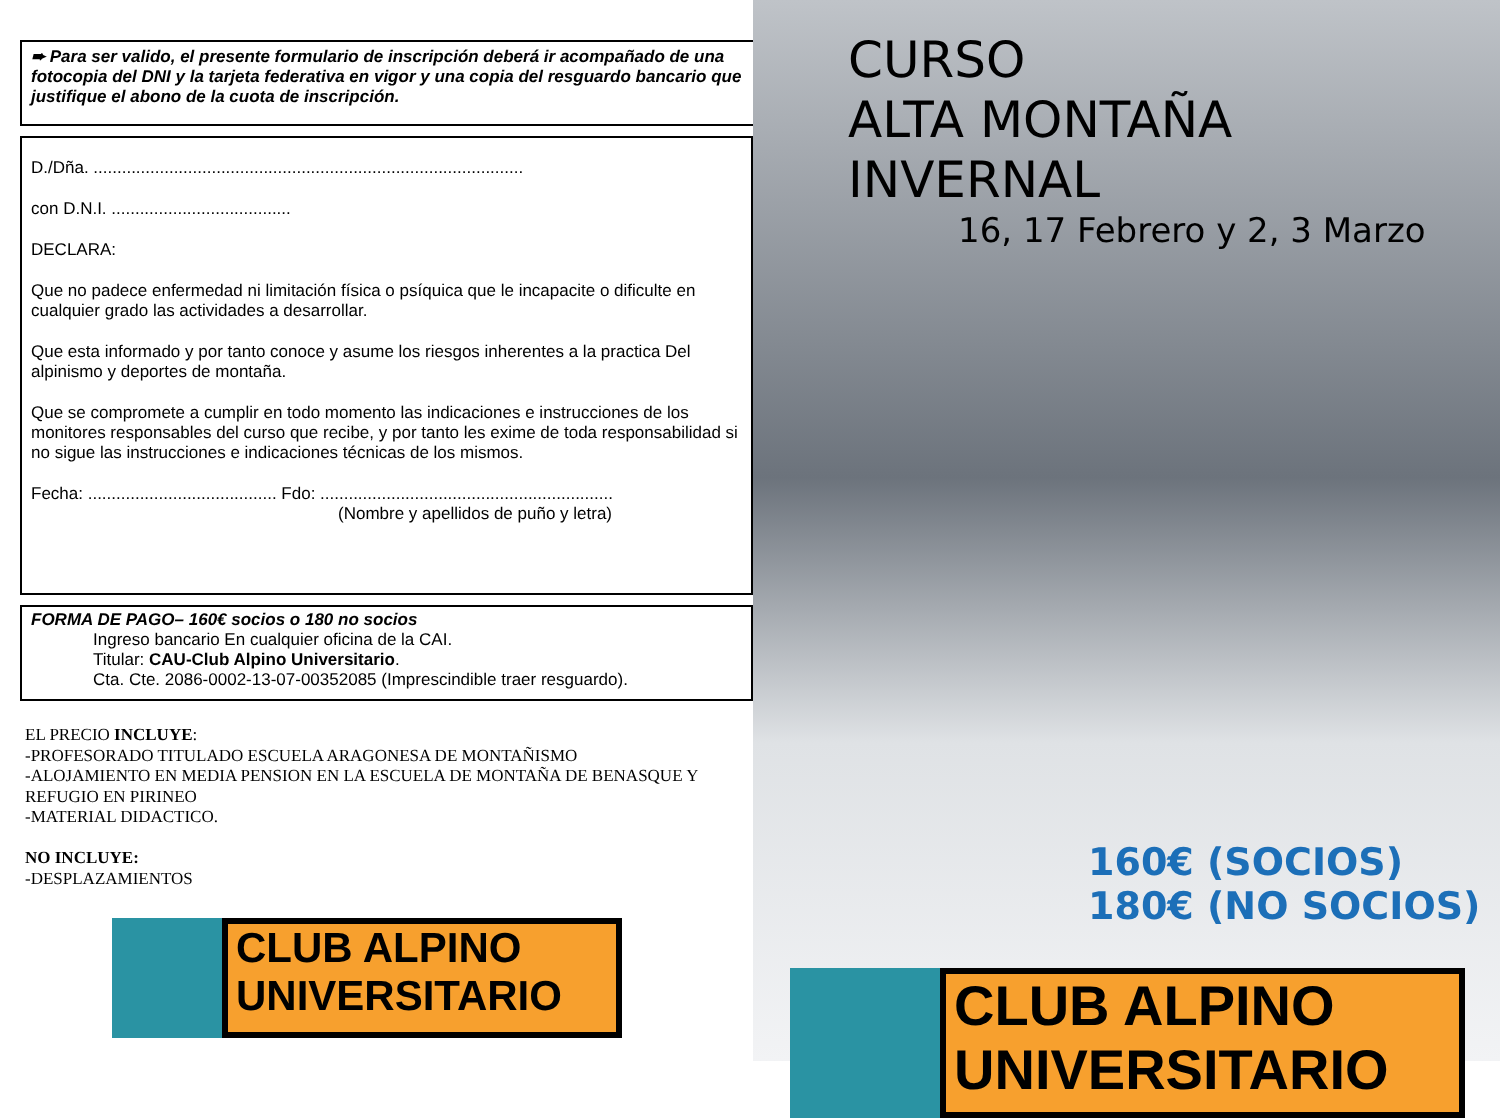➨ Para ser valido, el presente formulario de inscripción deberá ir acompañado de una fotocopia del DNI y la tarjeta federativa en vigor y una copia del resguardo bancario que justifique el abono de la cuota de inscripción.
D./Dña. ...........................................................................................
con D.N.I. ......................................
DECLARA:
Que no padece enfermedad ni limitación física o psíquica que le incapacite o dificulte en cualquier grado las actividades a desarrollar.
Que esta informado y por tanto conoce y asume los riesgos inherentes a la practica Del alpinismo y deportes de montaña.
Que se compromete a cumplir en todo momento las indicaciones e instrucciones de los monitores responsables del curso que recibe, y por tanto les exime de toda responsabilidad si no sigue las instrucciones e indicaciones técnicas de los mismos.
Fecha: ........................................ Fdo: ..............................................................
(Nombre y apellidos de puño y letra)
FORMA DE PAGO– 160€ socios o 180 no socios
Ingreso bancario En cualquier oficina de la CAI.
Titular: CAU-Club Alpino Universitario.
Cta. Cte. 2086-0002-13-07-00352085 (Imprescindible traer resguardo).
EL PRECIO INCLUYE:
-PROFESORADO TITULADO ESCUELA ARAGONESA DE MONTAÑISMO
-ALOJAMIENTO EN MEDIA PENSION EN LA ESCUELA DE MONTAÑA DE BENASQUE Y REFUGIO EN PIRINEO
-MATERIAL DIDACTICO.
NO INCLUYE:
-DESPLAZAMIENTOS
CLUB ALPINO
UNIVERSITARIO
CURSO
ALTA MONTAÑA INVERNAL
16, 17 Febrero y 2, 3 Marzo
160€ (SOCIOS)
180€ (NO SOCIOS)
CLUB ALPINO
UNIVERSITARIO